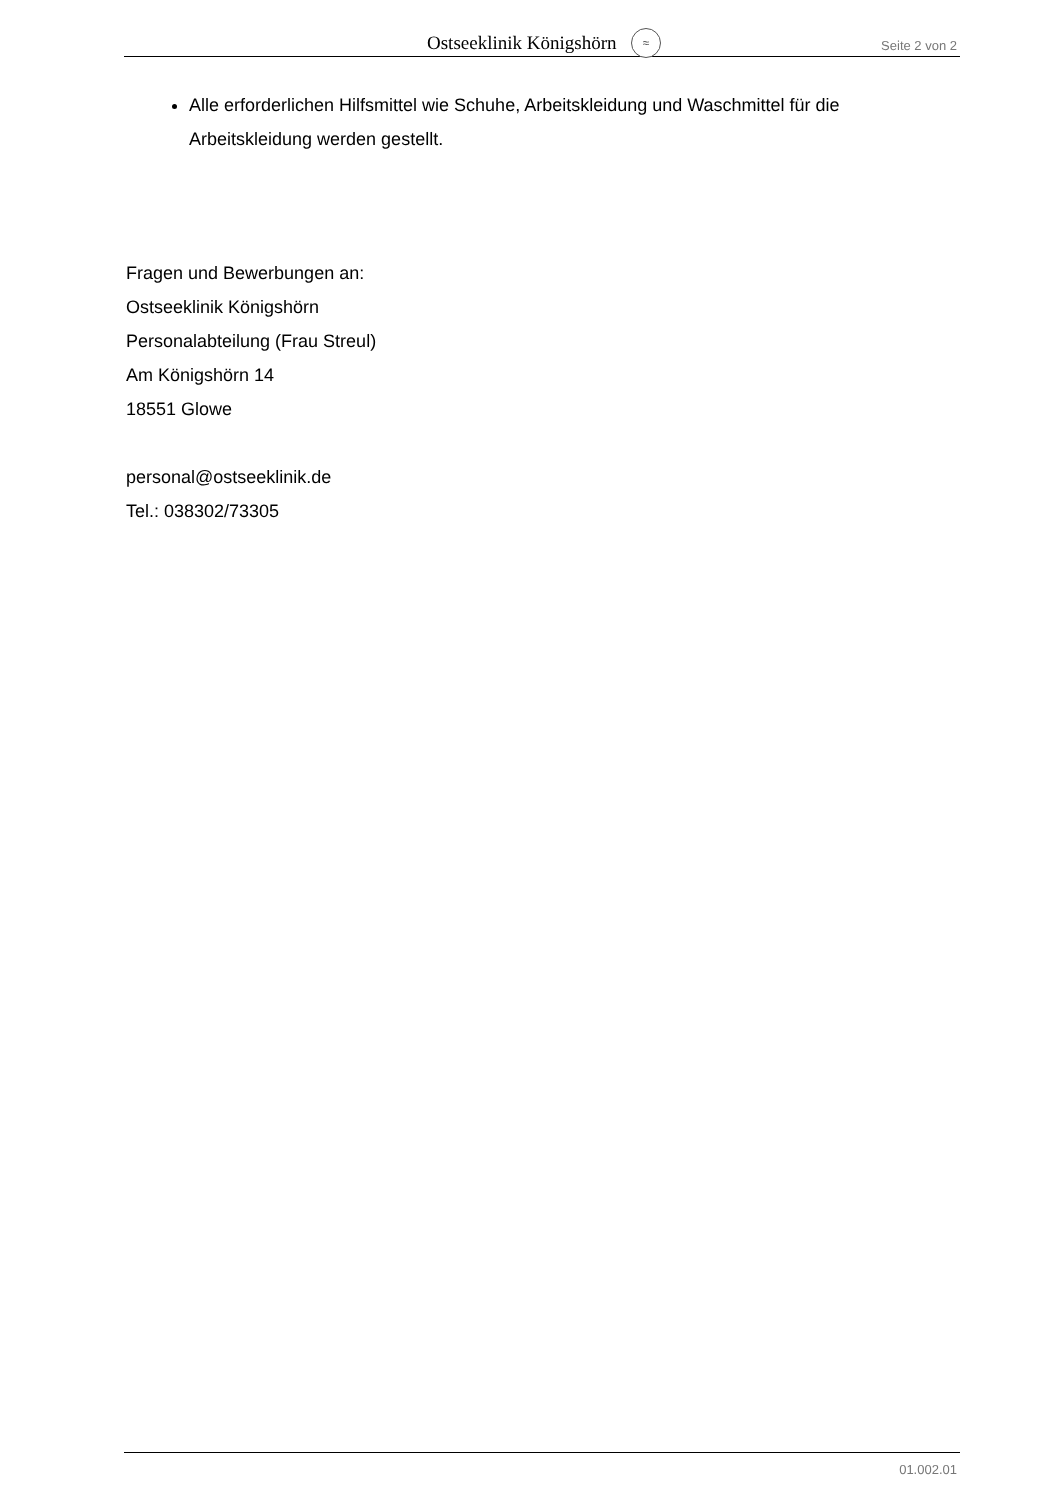Ostseeklinik Königshörn ≈
Seite 2 von 2
Alle erforderlichen Hilfsmittel wie Schuhe, Arbeitskleidung und Waschmittel für die Arbeitskleidung werden gestellt.
Fragen und Bewerbungen an:
Ostseeklinik Königshörn
Personalabteilung (Frau Streul)
Am Königshörn 14
18551 Glowe
personal@ostseeklinik.de
Tel.: 038302/73305
01.002.01